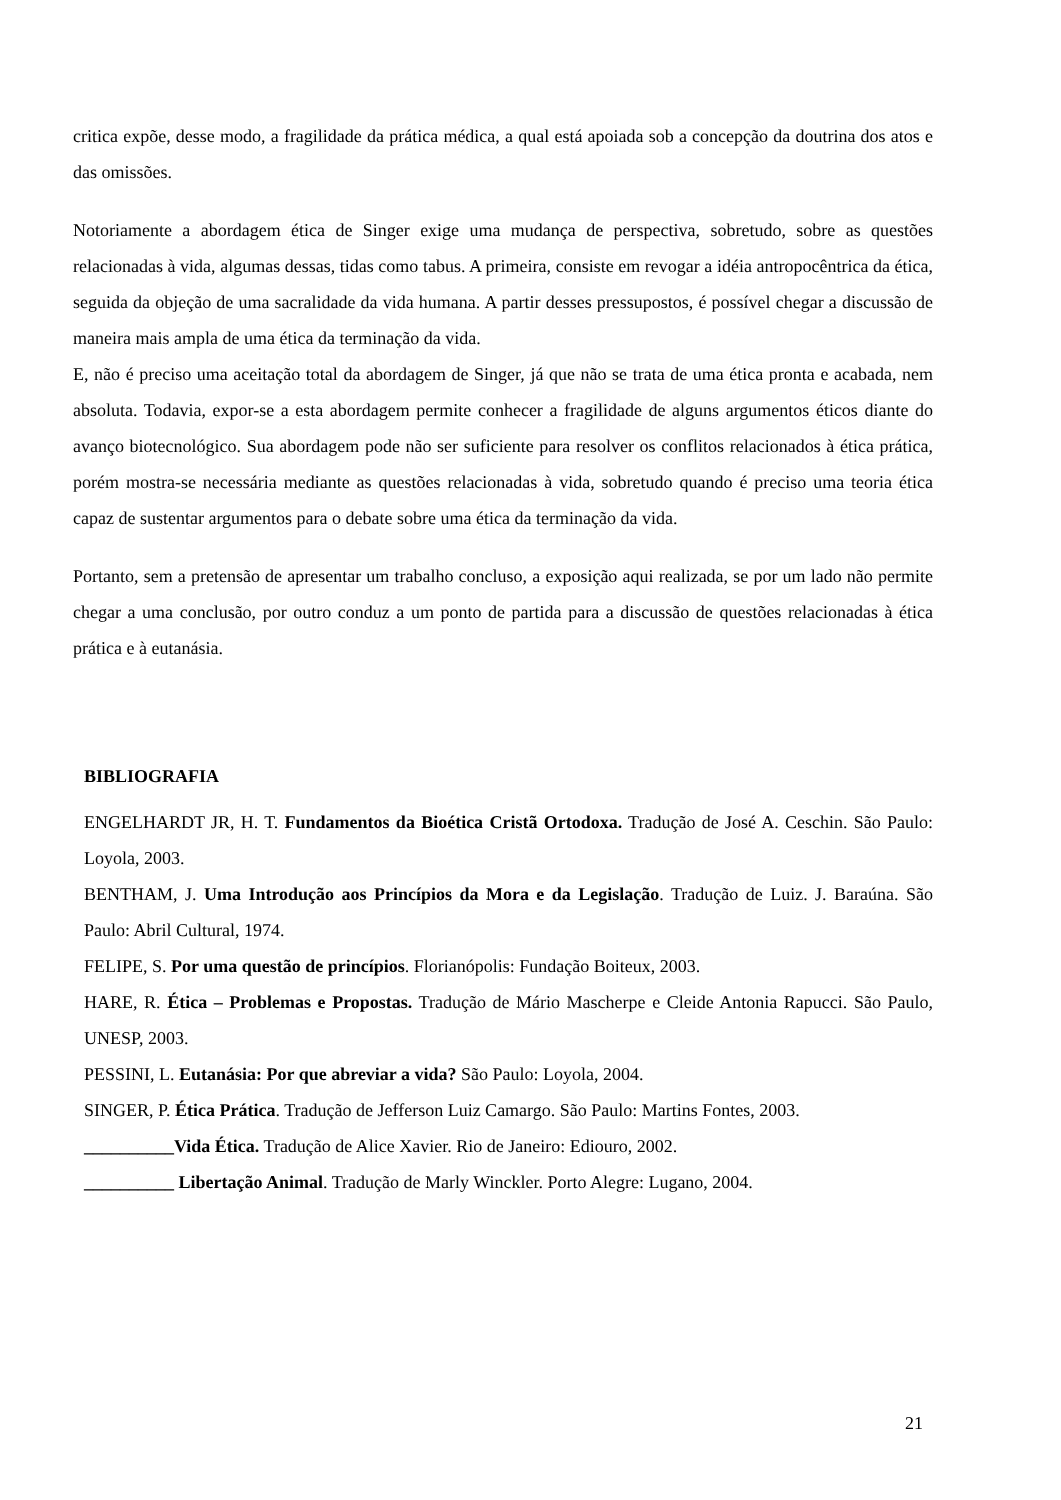critica expõe, desse modo, a fragilidade da prática médica, a qual está apoiada sob a concepção da doutrina dos atos e das omissões.
Notoriamente a abordagem ética de Singer exige uma mudança de perspectiva, sobretudo, sobre as questões relacionadas à vida, algumas dessas, tidas como tabus. A primeira, consiste em revogar a idéia antropocêntrica da ética, seguida da objeção de uma sacralidade da vida humana. A partir desses pressupostos, é possível chegar a discussão de maneira mais ampla de uma ética da terminação da vida.
E, não é preciso uma aceitação total da abordagem de Singer, já que não se trata de uma ética pronta e acabada, nem absoluta. Todavia, expor-se a esta abordagem permite conhecer a fragilidade de alguns argumentos éticos diante do avanço biotecnológico. Sua abordagem pode não ser suficiente para resolver os conflitos relacionados à ética prática, porém mostra-se necessária mediante as questões relacionadas à vida, sobretudo quando é preciso uma teoria ética capaz de sustentar argumentos para o debate sobre uma ética da terminação da vida.
Portanto, sem a pretensão de apresentar um trabalho concluso, a exposição aqui realizada, se por um lado não permite chegar a uma conclusão, por outro conduz a um ponto de partida para a discussão de questões relacionadas à ética prática e à eutanásia.
BIBLIOGRAFIA
ENGELHARDT JR, H. T. Fundamentos da Bioética Cristã Ortodoxa. Tradução de José A. Ceschin. São Paulo: Loyola, 2003.
BENTHAM, J. Uma Introdução aos Princípios da Mora e da Legislação. Tradução de Luiz. J. Baraúna. São Paulo: Abril Cultural, 1974.
FELIPE, S. Por uma questão de princípios. Florianópolis: Fundação Boiteux, 2003.
HARE, R. Ética – Problemas e Propostas. Tradução de Mário Mascherpe e Cleide Antonia Rapucci. São Paulo, UNESP, 2003.
PESSINI, L. Eutanásia: Por que abreviar a vida? São Paulo: Loyola, 2004.
SINGER, P. Ética Prática. Tradução de Jefferson Luiz Camargo. São Paulo: Martins Fontes, 2003.
__________Vida Ética. Tradução de Alice Xavier. Rio de Janeiro: Ediouro, 2002.
__________ Libertação Animal. Tradução de Marly Winckler. Porto Alegre: Lugano, 2004.
21